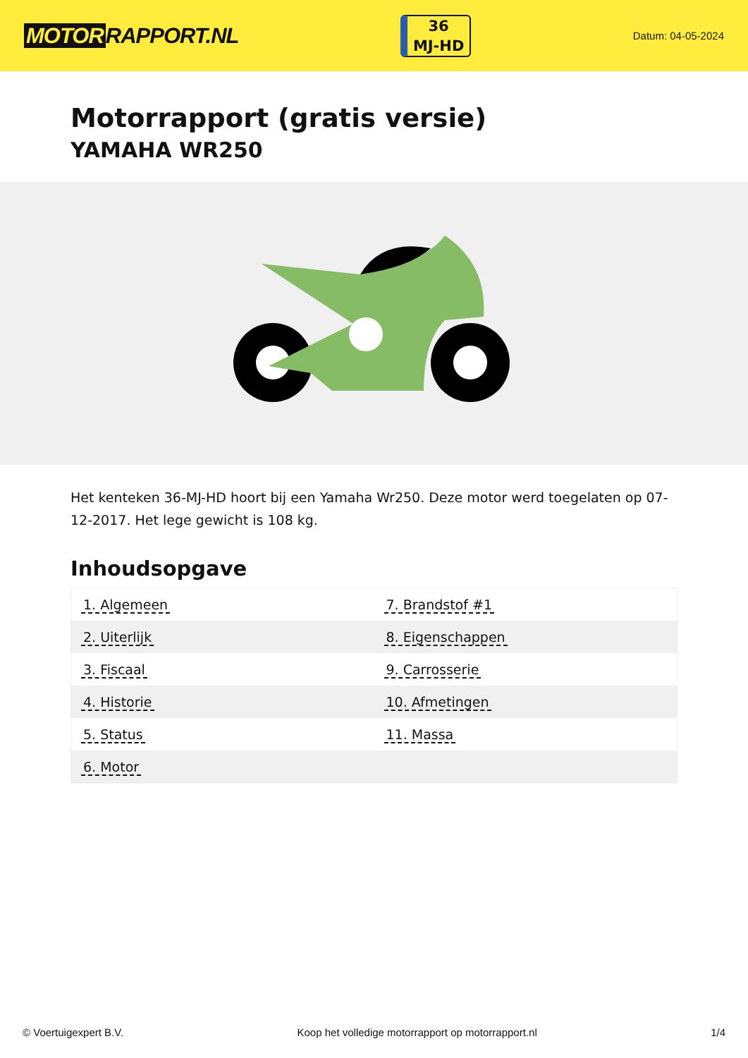MOTOR RAPPORT.NL
36
MJ-HD
Datum: 04-05-2024
Motorrapport (gratis versie)
YAMAHA WR250
Het kenteken 36-MJ-HD hoort bij een Yamaha Wr250. Deze motor werd toegelaten op 07-12-2017. Het lege gewicht is 108 kg.
Inhoudsopgave
| 1. Algemeen | 7. Brandstof #1 |
| 2. Uiterlijk | 8. Eigenschappen |
| 3. Fiscaal | 9. Carrosserie |
| 4. Historie | 10. Afmetingen |
| 5. Status | 11. Massa |
| 6. Motor | |
© Voertuigexpert B.V. Koop het volledige motorrapport op motorrapport.nl 1/4